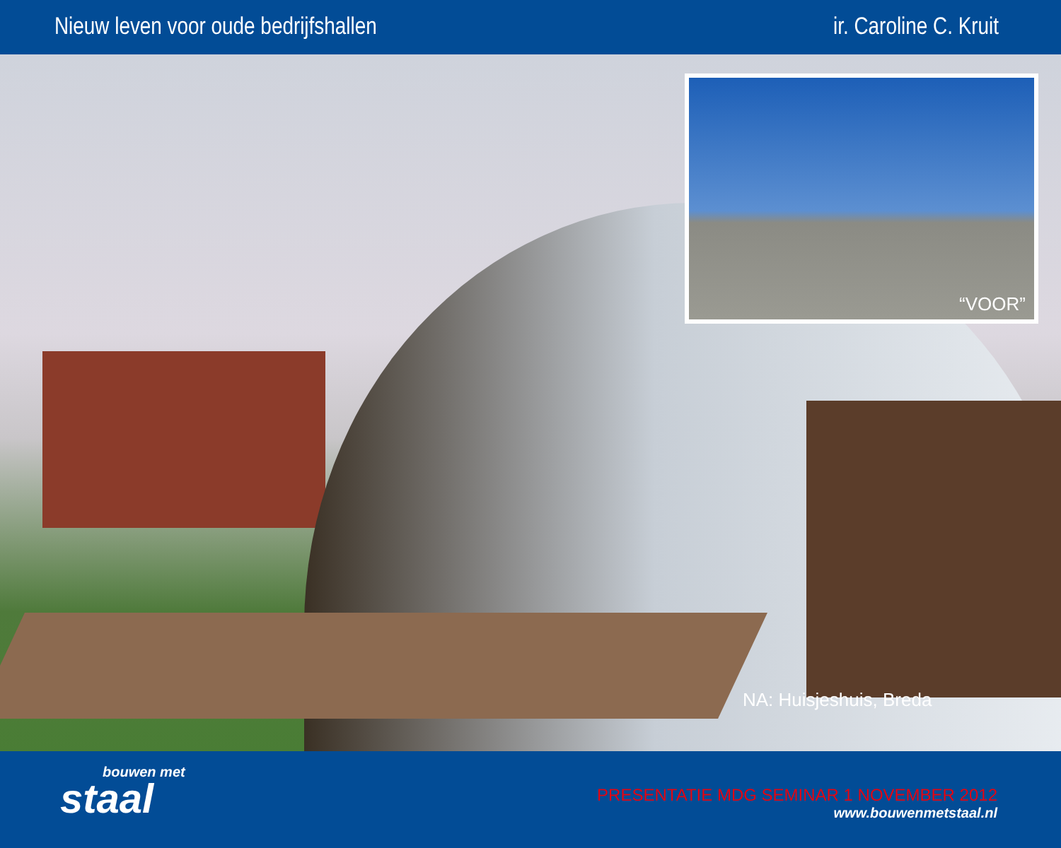Nieuw leven voor oude bedrijfshallen
ir. Caroline C. Kruit
“VOOR”
NA: Huisjeshuis, Breda
bouwen met
staal
PRESENTATIE MDG SEMINAR 1 NOVEMBER 2012
www.bouwenmetstaal.nl